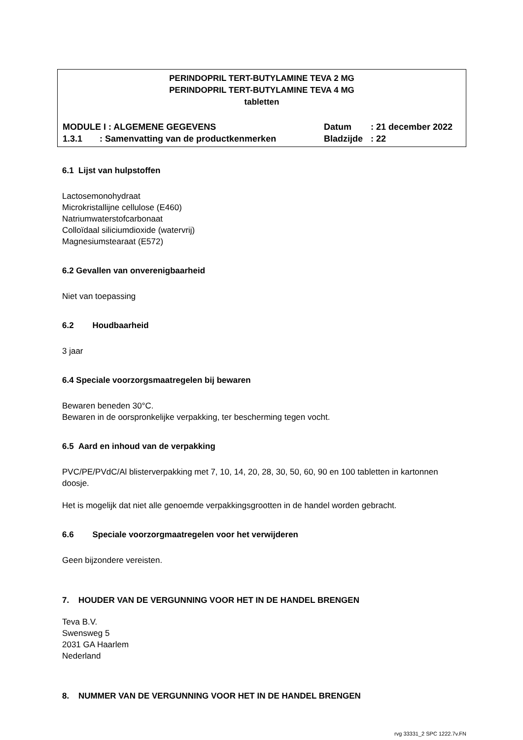PERINDOPRIL TERT-BUTYLAMINE TEVA 2 MG
PERINDOPRIL TERT-BUTYLAMINE TEVA 4 MG
tabletten
MODULE I : ALGEMENE GEGEVENS Datum: 21 december 2022
1.3.1 : Samenvatting van de productkenmerken Bladzijde: 22
6.1 Lijst van hulpstoffen
Lactosemonohydraat
Microkristallijne cellulose (E460)
Natriumwaterstofcarbonaat
Colloïdaal siliciumdioxide (watervrij)
Magnesiumstearaat (E572)
6.2 Gevallen van onverenigbaarheid
Niet van toepassing
6.2 Houdbaarheid
3 jaar
6.4 Speciale voorzorgsmaatregelen bij bewaren
Bewaren beneden 30°C.
Bewaren in de oorspronkelijke verpakking, ter bescherming tegen vocht.
6.5 Aard en inhoud van de verpakking
PVC/PE/PVdC/Al blisterverpakking met 7, 10, 14, 20, 28, 30, 50, 60, 90 en 100 tabletten in kartonnen doosje.
Het is mogelijk dat niet alle genoemde verpakkingsgrootten in de handel worden gebracht.
6.6 Speciale voorzorgmaatregelen voor het verwijderen
Geen bijzondere vereisten.
7. HOUDER VAN DE VERGUNNING VOOR HET IN DE HANDEL BRENGEN
Teva B.V.
Swensweg 5
2031 GA Haarlem
Nederland
8. NUMMER VAN DE VERGUNNING VOOR HET IN DE HANDEL BRENGEN
rvg 33331_2 SPC 1222.7v.FN